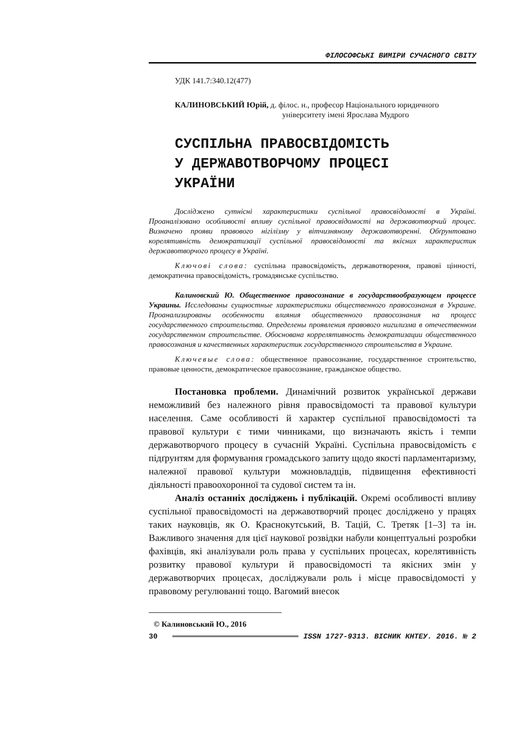ФІЛОСОФСЬКІ ВИМІРИ СУЧАСНОГО СВІТУ
УДК 141.7:340.12(477)
КАЛИНОВСЬКИЙ Юрій, д. філос. н., професор Національного юридичного
університету імені Ярослава Мудрого
СУСПІЛЬНА ПРАВОСВІДОМІСТЬ
У ДЕРЖАВОТВОРЧОМУ ПРОЦЕСІ
УКРАЇНИ
Досліджено сутнісні характеристики суспільної правосвідомості в Україні. Проаналізовано особливості впливу суспільної правосвідомості на державотворчий процес. Визначено прояви правового нігілізму у вітчизняному державотворенні. Обґрунтовано корелятивність демократизації суспільної правосвідомості та якісних характеристик державотворчого процесу в Україні.
Ключові слова: суспільна правосвідомість, державотворення, правові цінності, демократична правосвідомість, громадянське суспільство.
Калиновский Ю. Общественное правосознание в государствообразующем процессе Украины. Исследованы сущностные характеристики общественного правосознания в Украине. Проанализированы особенности влияния общественного правосознания на процесс государственного строительства. Определены проявления правового нигилизма в отечественном государственном строительстве. Обоснована коррелятивность демократизации общественного правосознания и качественных характеристик государственного строительства в Украине.
Ключевые слова: общественное правосознание, государственное строительство, правовые ценности, демократическое правосознание, гражданское общество.
Постановка проблеми. Динамічний розвиток української держави неможливий без належного рівня правосвідомості та правової культури населення. Саме особливості й характер суспільної правосвідомості та правової культури є тими чинниками, що визначають якість і темпи державотворчого процесу в сучасній Україні. Суспільна правосвідомість є підґрунтям для формування громадського запиту щодо якості парламентаризму, належної правової культури можновладців, підвищення ефективності діяльності правоохоронної та судової систем та ін.
Аналіз останніх досліджень і публікацій. Окремі особливості впливу суспільної правосвідомості на державотворчий процес досліджено у працях таких науковців, як О. Краснокутський, В. Тацій, С. Третяк [1–3] та ін. Важливого значення для цієї наукової розвідки набули концептуальні розробки фахівців, які аналізували роль права у суспільних процесах, корелятивність розвитку правової культури й правосвідомості та якісних змін у державотворчих процесах, досліджували роль і місце правосвідомості у правовому регулюванні тощо. Вагомий внесок
© Калиновський Ю., 2016
30 ISSN 1727-9313. ВІСНИК КНТЕУ. 2016. № 2